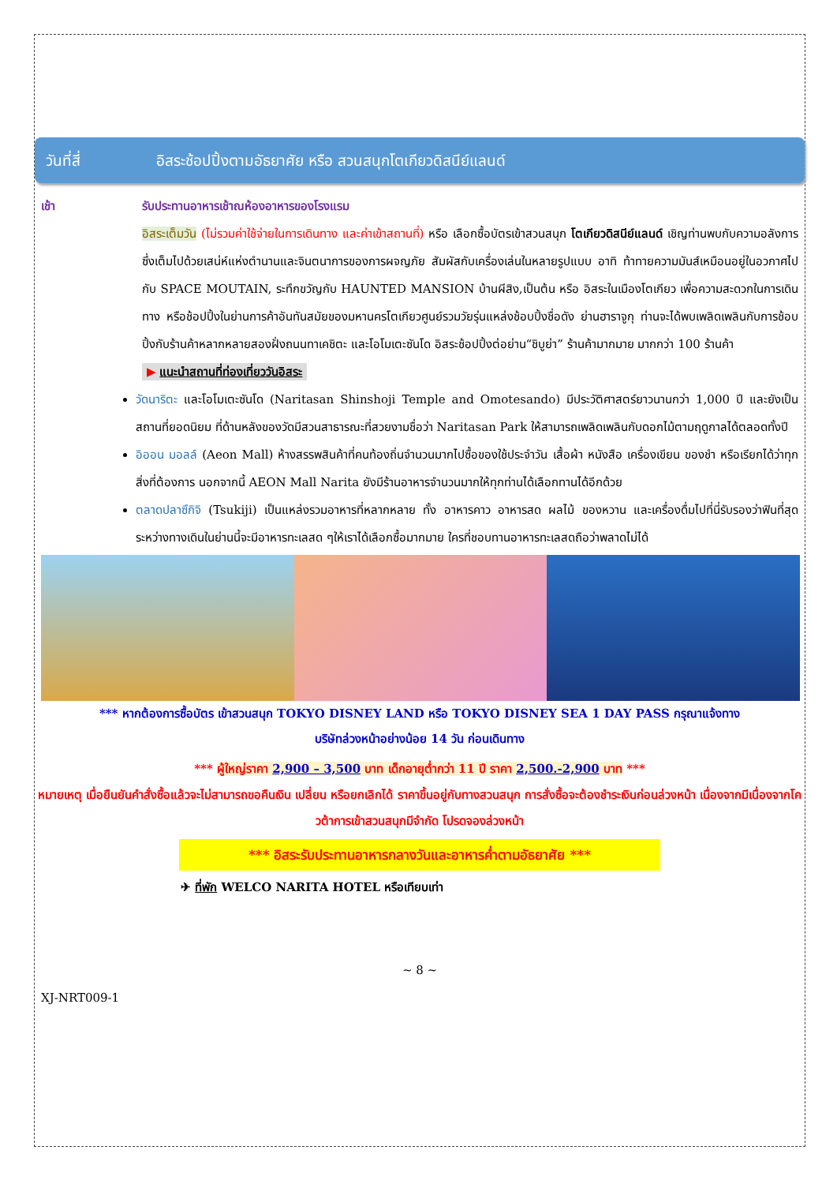วันที่สี่ อิสระช้อปปิ้งตามอัธยาศัย หรือ สวนสนุกโตเกียวดิสนีย์แลนด์
เช้า รับประทานอาหารเช้าณห้องอาหารของโรงแรม
อิสระเต็มวัน (ไม่รวมค่าใช้จ่ายในการเดินทาง และค่าเข้าสถานที่) หรือ เลือกซื้อบัตรเข้าสวนสนุก โตเกียวดิสนีย์แลนด์ เชิญท่านพบกับความอลังการซึ่งเต็มไปด้วยเสน่ห์แห่งตำนานและจินตนาการของการผจญภัย สัมผัสกับเครื่องเล่นในหลายรูปแบบ อาทิ ท้าทายความมันส์เหมือนอยู่ในอวกาศไปกับ SPACE MOUTAIN, ระทึกขวัญกับ HAUNTED MANSION บ้านผีสิง,เป็นต้น หรือ อิสระในเมืองโตเกียว เพื่อความสะดวกในการเดินทาง หรือช้อปปิ้งในย่านการค้าอันทันสมัยของมหานครโตเกียวศูนย์รวมวัยรุ่นแหล่งช้อบปิ้งชื่อดัง ย่านฮาราจูกุ ท่านจะได้พบเพลิดเพลินกับการช้อบปิ้งกับร้านค้าหลากหลายสองฝั่งถนนทาเคชิตะ และโอโมเตะซันโด อิสระช้อปปิ้งต่อย่าน“ชิบูย่า” ร้านค้ามากมาย มากกว่า 100 ร้านค้า
▶ แนะนำสถานที่ท่องเที่ยววันอิสระ
วัดนาริตะ และโอโมเตะซันโด (Naritasan Shinshoji Temple and Omotesando) มีประวัติศาสตร์ยาวนานกว่า 1,000 ปี และยังเป็นสถานที่ยอดนิยม ที่ด้านหลังของวัดมีสวนสาธารณะที่สวยงามชื่อว่า Naritasan Park ให้สามารถเพลิดเพลินกับดอกไม้ตามฤดูกาลได้ตลอดทั้งปี
อิออน มอลล์ (Aeon Mall) ห้างสรรพสินค้าที่คนท้องถิ่นจำนวนมากไปซื้อของใช้ประจำวัน เสื้อผ้า หนังสือ เครื่องเขียน ของชำ หรือเรียกได้ว่าทุกสิ่งที่ต้องการ นอกจากนี้ AEON Mall Narita ยังมีร้านอาหารจำนวนมากให้ทุกท่านได้เลือกทานได้อีกด้วย
ตลาดปลาซึกิจิ (Tsukiji) เป็นแหล่งรวมอาหารที่หลากหลาย ทั้ง อาหารคาว อาหารสด ผลไม้ ของหวาน และเครื่องดื่มไปที่นี่รับรองว่าฟินที่สุด ระหว่างทางเดินในย่านนี้จะมีอาหารทะเลสด ๆให้เราได้เลือกซื้อมากมาย ใครที่ชอบทานอาหารทะเลสดถือว่าพลาดไม่ได้
*** หากต้องการซื้อบัตร เข้าสวนสนุก TOKYO DISNEY LAND หรือ TOKYO DISNEY SEA 1 DAY PASS กรุณาแจ้งทาง
บริษัทล่วงหน้าอย่างน้อย 14 วัน ก่อนเดินทาง
*** ผู้ใหญ่ราคา 2,900 – 3,500 บาท เด็กอายุต่ำกว่า 11 ปี ราคา 2,500.-2,900 บาท ***
หมายเหตุ เมื่อยืนยันคำสั่งซื้อแล้วจะไม่สามารถขอคืนเงิน เปลี่ยน หรือยกเลิกได้ ราคาขึ้นอยู่กับทางสวนสนุก การสั่งซื้อจะต้องชำระเงินก่อนล่วงหน้า เนื่องจากมีเนื่องจากโควต้าการเข้าสวนสนุกมีจำกัด โปรดจองล่วงหน้า
*** อิสระรับประทานอาหารกลางวันและอาหารค่ำตามอัธยาศัย ***
✈ ที่พัก WELCO NARITA HOTEL หรือเทียบเท่า
~ 8 ~
XJ-NRT009-1